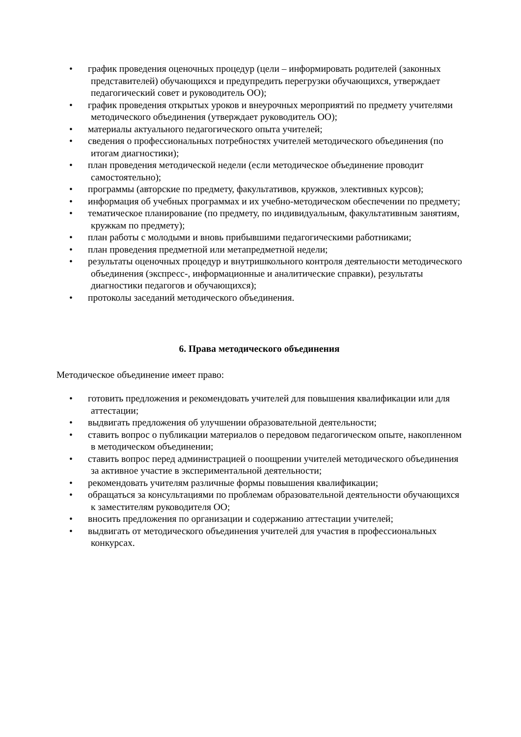• график проведения оценочных процедур (цели – информировать родителей (законных представителей) обучающихся и предупредить перегрузки обучающихся, утверждает педагогический совет и руководитель ОО);
• график проведения открытых уроков и внеурочных мероприятий по предмету учителями методического объединения (утверждает руководитель ОО);
• материалы актуального педагогического опыта учителей;
• сведения о профессиональных потребностях учителей методического объединения (по итогам диагностики);
• план проведения методической недели (если методическое объединение проводит самостоятельно);
• программы (авторские по предмету, факультативов, кружков, элективных курсов);
• информация об учебных программах и их учебно-методическом обеспечении по предмету;
• тематическое планирование (по предмету, по индивидуальным, факультативным занятиям, кружкам по предмету);
• план работы с молодыми и вновь прибывшими педагогическими работниками;
• план проведения предметной или метапредметной недели;
• результаты оценочных процедур и внутришкольного контроля деятельности методического объединения (экспресс-, информационные и аналитические справки), результаты диагностики педагогов и обучающихся);
• протоколы заседаний методического объединения.
6. Права методического объединения
Методическое объединение имеет право:
• готовить предложения и рекомендовать учителей для повышения квалификации или для аттестации;
• выдвигать предложения об улучшении образовательной деятельности;
• ставить вопрос о публикации материалов о передовом педагогическом опыте, накопленном в методическом объединении;
• ставить вопрос перед администрацией о поощрении учителей методического объединения за активное участие в экспериментальной деятельности;
• рекомендовать учителям различные формы повышения квалификации;
• обращаться за консультациями по проблемам образовательной деятельности обучающихся к заместителям руководителя ОО;
• вносить предложения по организации и содержанию аттестации учителей;
• выдвигать от методического объединения учителей для участия в профессиональных конкурсах.